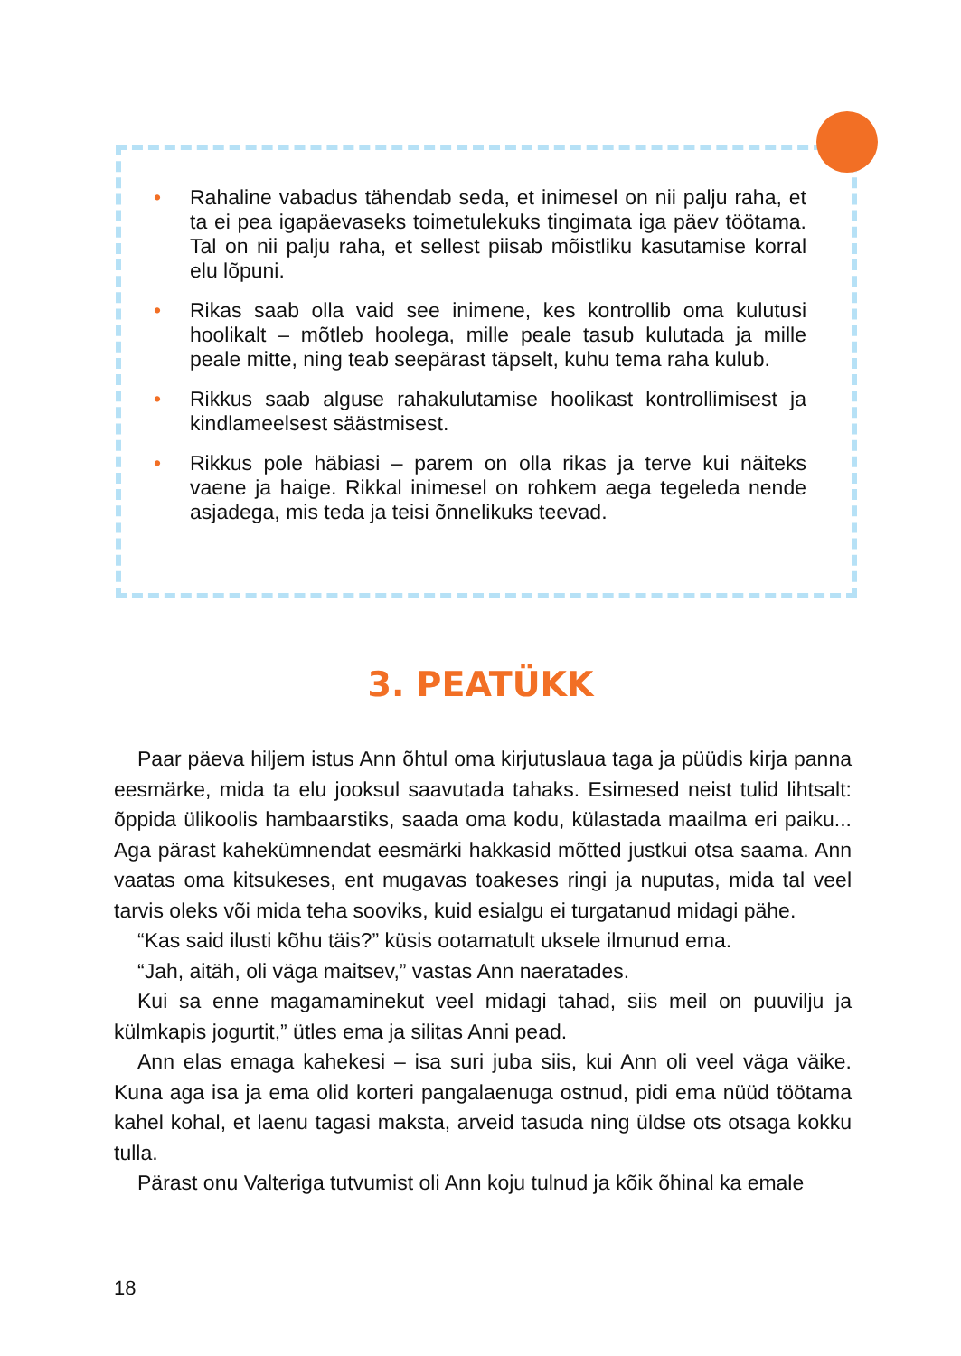• Rahaline vabadus tähendab seda, et inimesel on nii palju raha, et ta ei pea igapäevaseks toimetulekuks tingimata iga päev töötama. Tal on nii palju raha, et sellest piisab mõistliku kasutamise korral elu lõpuni.
• Rikas saab olla vaid see inimene, kes kontrollib oma kulutusi hoolikalt – mõtleb hoolega, mille peale tasub kulutada ja mille peale mitte, ning teab seepärast täpselt, kuhu tema raha kulub.
• Rikkus saab alguse rahakulutamise hoolikast kontrollimisest ja kindlameelsest säästmisest.
• Rikkus pole häbiasi – parem on olla rikas ja terve kui näiteks vaene ja haige. Rikkal inimesel on rohkem aega tegeleda nende asjadega, mis teda ja teisi õnnelikuks teevad.
3. PEATÜKK
Paar päeva hiljem istus Ann õhtul oma kirjutuslaua taga ja püüdis kirja panna eesmärke, mida ta elu jooksul saavutada tahaks. Esimesed neist tulid lihtsalt: õppida ülikoolis hambaarstiks, saada oma kodu, külastada maailma eri paiku... Aga pärast kahekümnendat eesmärki hakkasid mõtted justkui otsa saama. Ann vaatas oma kitsukeses, ent mugavas toakeses ringi ja nuputas, mida tal veel tarvis oleks või mida teha sooviks, kuid esialgu ei turgatanud midagi pähe.
“Kas said ilusti kõhu täis?” küsis ootamatult uksele ilmunud ema.
“Jah, aitäh, oli väga maitsev,” vastas Ann naeratades.
Kui sa enne magamaminekut veel midagi tahad, siis meil on puuvilju ja külmkapis jogurtit,” ütles ema ja silitas Anni pead.
Ann elas emaga kahekesi – isa suri juba siis, kui Ann oli veel väga väike. Kuna aga isa ja ema olid korteri pangalaenuga ostnud, pidi ema nüüd töötama kahel kohal, et laenu tagasi maksta, arveid tasuda ning üldse ots otsaga kokku tulla.
Pärast onu Valteriga tutvumist oli Ann koju tulnud ja kõik õhinal ka emale
18